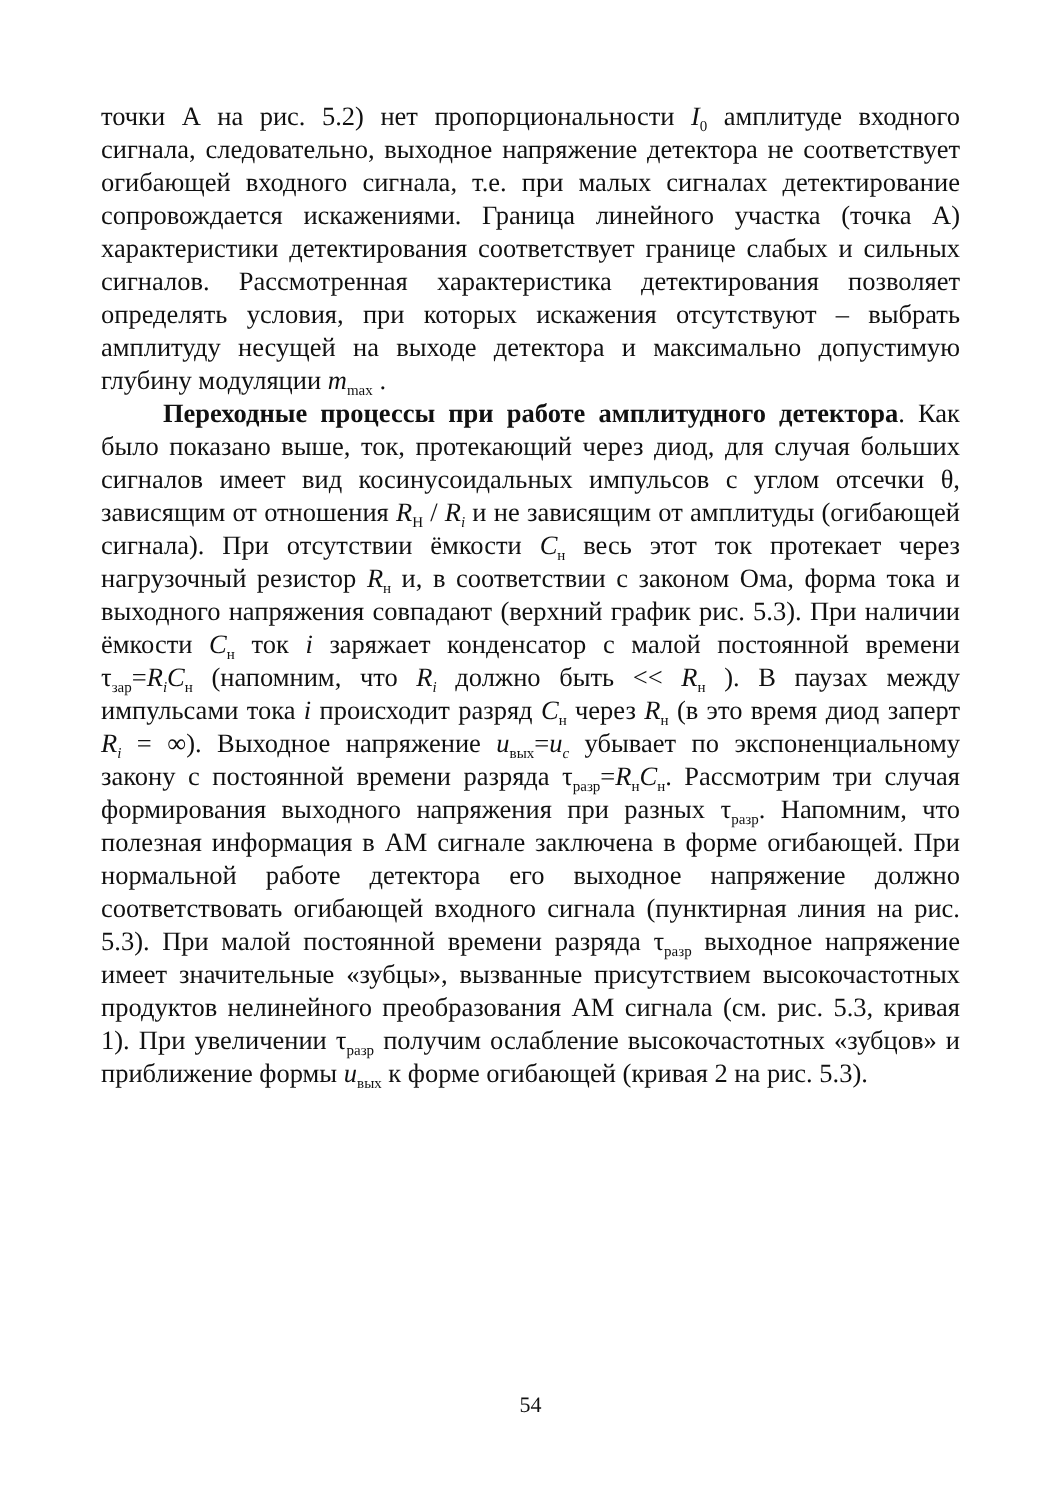точки А на рис. 5.2) нет пропорциональности I<sub>0</sub> амплитуде входного сигнала, следовательно, выходное напряжение детектора не соответствует огибающей входного сигнала, т.е. при малых сигналах детектирование сопровождается искажениями. Граница линейного участка (точка А) характеристики детектирования соответствует границе слабых и сильных сигналов. Рассмотренная характеристика детектирования позволяет определять условия, при которых искажения отсутствуют – выбрать амплитуду несущей на выходе детектора и максимально допустимую глубину модуляции m<sub>max</sub> .
Переходные процессы при работе амплитудного детектора. Как было показано выше, ток, протекающий через диод, для случая больших сигналов имеет вид косинусоидальных импульсов с углом отсечки θ, зависящим от отношения R<sub>Н</sub> / R<sub>i</sub> и не зависящим от амплитуды (огибающей сигнала). При отсутствии ёмкости C<sub>н</sub> весь этот ток протекает через нагрузочный резистор R<sub>н</sub> и, в соответствии с законом Ома, форма тока и выходного напряжения совпадают (верхний график рис. 5.3). При наличии ёмкости C<sub>н</sub> ток i заряжает конденсатор с малой постоянной времени τ<sub>зар</sub>=R<sub>i</sub>C<sub>н</sub> (напомним, что R<sub>i</sub> должно быть << R<sub>н</sub> ). В паузах между импульсами тока i происходит разряд C<sub>н</sub> через R<sub>н</sub> (в это время диод заперт R<sub>i</sub> = ∞). Выходное напряжение u<sub>вых</sub>=u<sub>c</sub> убывает по экспоненциальному закону с постоянной времени разряда τ<sub>разр</sub>=R<sub>н</sub>C<sub>н</sub>. Рассмотрим три случая формирования выходного напряжения при разных τ<sub>разр</sub>. Напомним, что полезная информация в АМ сигнале заключена в форме огибающей. При нормальной работе детектора его выходное напряжение должно соответствовать огибающей входного сигнала (пунктирная линия на рис. 5.3). При малой постоянной времени разряда τ<sub>разр</sub> выходное напряжение имеет значительные «зубцы», вызванные присутствием высокочастотных продуктов нелинейного преобразования АМ сигнала (см. рис. 5.3, кривая 1). При увеличении τ<sub>разр</sub> получим ослабление высокочастотных «зубцов» и приближение формы u<sub>вых</sub> к форме огибающей (кривая 2 на рис. 5.3).
54